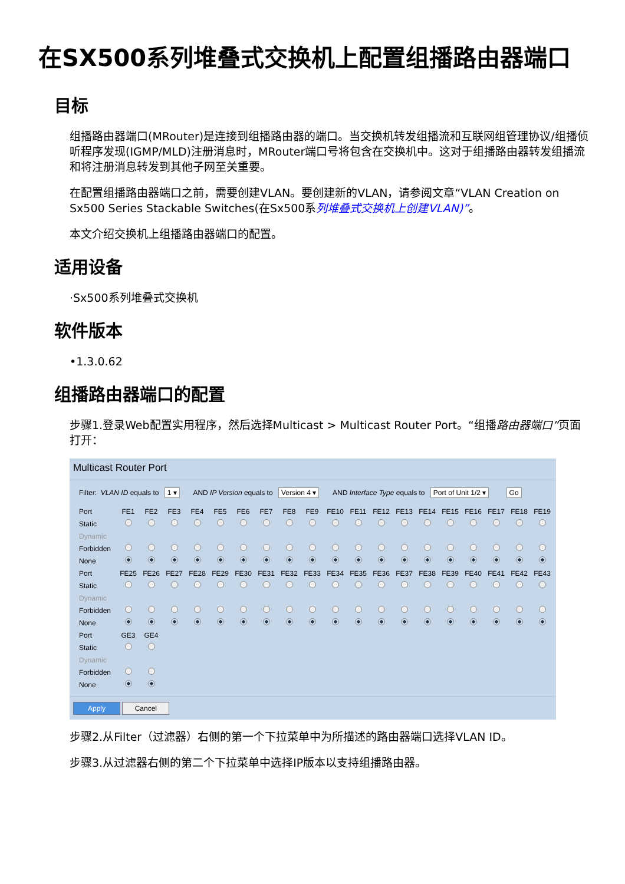在SX500系列堆叠式交换机上配置组播路由器端口
目标
组播路由器端口(MRouter)是连接到组播路由器的端口。当交换机转发组播流和互联网组管理协议/组播侦听程序发现(IGMP/MLD)注册消息时，MRouter端口号将包含在交换机中。这对于组播路由器转发组播流和将注册消息转发到其他子网至关重要。
在配置组播路由器端口之前，需要创建VLAN。要创建新的VLAN，请参阅文章“VLAN Creation on Sx500 Series Stackable Switches(在Sx500系列堆叠式交换机上创建VLAN)”。
本文介绍交换机上组播路由器端口的配置。
适用设备
·Sx500系列堆叠式交换机
软件版本
•1.3.0.62
组播路由器端口的配置
步骤1.登录Web配置实用程序，然后选择Multicast > Multicast Router Port。“组播路由器端口”页面打开：
Multicast Router Port
Filter: VLAN ID equals to 1 ▾ AND IP Version equals to Version 4 ▾ AND Interface Type equals to Port of Unit 1/2 ▾ Go
| Port | FE1 | FE2 | FE3 | FE4 | FE5 | FE6 | FE7 | FE8 | FE9 | FE10 | FE11 | FE12 | FE13 | FE14 | FE15 | FE16 | FE17 | FE18 | FE19 |
| --- | --- | --- | --- | --- | --- | --- | --- | --- | --- | --- | --- | --- | --- | --- | --- | --- | --- | --- | --- |
| Static | | | | | | | | | | | | | | | | | | | |
| Dynamic | | | | | | | | | | | | | | | | | | | |
| Forbidden | | | | | | | | | | | | | | | | | | | |
| None | | | | | | | | | | | | | | | | | | | |
| Port | FE25 | FE26 | FE27 | FE28 | FE29 | FE30 | FE31 | FE32 | FE33 | FE34 | FE35 | FE36 | FE37 | FE38 | FE39 | FE40 | FE41 | FE42 | FE43 |
| Static | | | | | | | | | | | | | | | | | | | |
| Dynamic | | | | | | | | | | | | | | | | | | | |
| Forbidden | | | | | | | | | | | | | | | | | | | |
| None | | | | | | | | | | | | | | | | | | | |
| Port | GE3 | GE4 | | | | | | | | | | | | | | | | | |
| Static | | | | | | | | | | | | | | | | | | | |
| Dynamic | | | | | | | | | | | | | | | | | | | |
| Forbidden | | | | | | | | | | | | | | | | | | | |
| None | | | | | | | | | | | | | | | | | | | |
Apply Cancel
步骤2.从Filter（过滤器）右侧的第一个下拉菜单中为所描述的路由器端口选择VLAN ID。
步骤3.从过滤器右侧的第二个下拉菜单中选择IP版本以支持组播路由器。